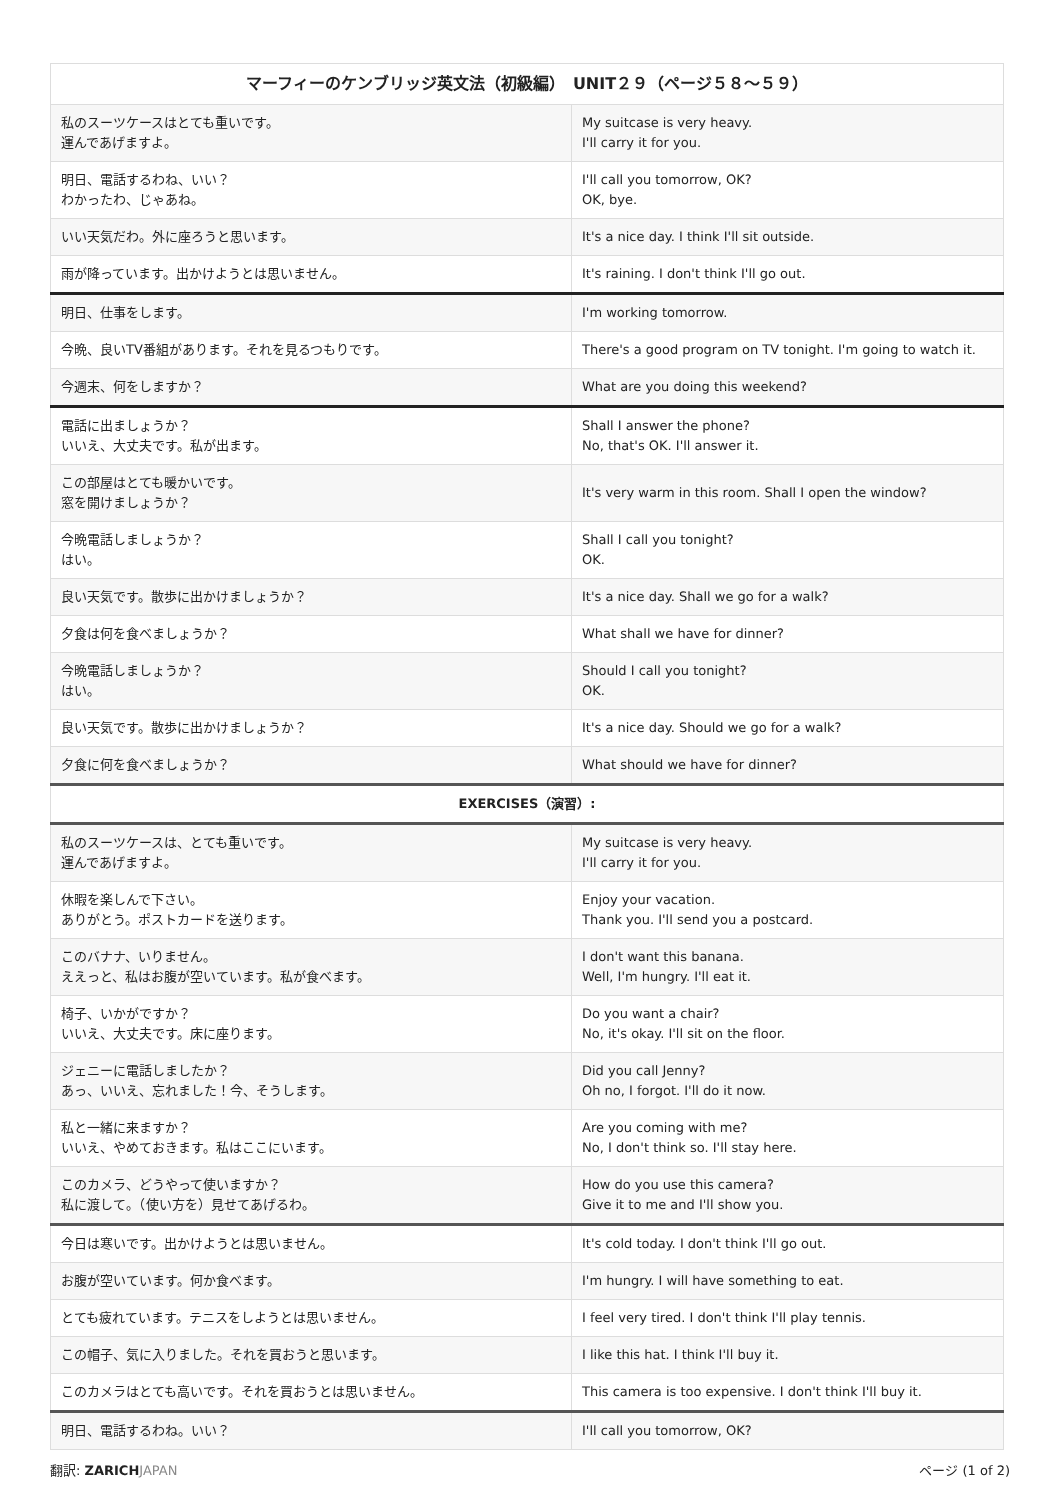| マーフィーのケンブリッジ英文法（初級編） UNIT２９（ページ５８〜５９） | |
| --- | --- |
| 私のスーツケースはとても重いです。 運んであげますよ。 | My suitcase is very heavy. I'll carry it for you. |
| 明日、電話するわね、いい？ わかったわ、じゃあね。 | I'll call you tomorrow, OK? OK, bye. |
| いい天気だわ。外に座ろうと思います。 | It's a nice day. I think I'll sit outside. |
| 雨が降っています。出かけようとは思いません。 | It's raining. I don't think I'll go out. |
| 明日、仕事をします。 | I'm working tomorrow. |
| 今晩、良いTV番組があります。それを見るつもりです。 | There's a good program on TV tonight. I'm going to watch it. |
| 今週末、何をしますか？ | What are you doing this weekend? |
| 電話に出ましょうか？ いいえ、大丈夫です。私が出ます。 | Shall I answer the phone? No, that's OK. I'll answer it. |
| この部屋はとても暖かいです。 窓を開けましょうか？ | It's very warm in this room. Shall I open the window? |
| 今晩電話しましょうか？ はい。 | Shall I call you tonight? OK. |
| 良い天気です。散歩に出かけましょうか？ | It's a nice day. Shall we go for a walk? |
| 夕食は何を食べましょうか？ | What shall we have for dinner? |
| 今晩電話しましょうか？ はい。 | Should I call you tonight? OK. |
| 良い天気です。散歩に出かけましょうか？ | It's a nice day. Should we go for a walk? |
| 夕食に何を食べましょうか？ | What should we have for dinner? |
| EXERCISES（演習）: | |
| 私のスーツケースは、とても重いです。 運んであげますよ。 | My suitcase is very heavy. I'll carry it for you. |
| 休暇を楽しんで下さい。 ありがとう。ポストカードを送ります。 | Enjoy your vacation. Thank you. I'll send you a postcard. |
| このバナナ、いりません。 ええっと、私はお腹が空いています。私が食べます。 | I don't want this banana. Well, I'm hungry. I'll eat it. |
| 椅子、いかがですか？ いいえ、大丈夫です。床に座ります。 | Do you want a chair? No, it's okay. I'll sit on the floor. |
| ジェニーに電話しましたか？ あっ、いいえ、忘れました！今、そうします。 | Did you call Jenny? Oh no, I forgot. I'll do it now. |
| 私と一緒に来ますか？ いいえ、やめておきます。私はここにいます。 | Are you coming with me? No, I don't think so. I'll stay here. |
| このカメラ、どうやって使いますか？ 私に渡して。（使い方を）見せてあげるわ。 | How do you use this camera? Give it to me and I'll show you. |
| 今日は寒いです。出かけようとは思いません。 | It's cold today. I don't think I'll go out. |
| お腹が空いています。何か食べます。 | I'm hungry. I will have something to eat. |
| とても疲れています。テニスをしようとは思いません。 | I feel very tired. I don't think I'll play tennis. |
| この帽子、気に入りました。それを買おうと思います。 | I like this hat. I think I'll buy it. |
| このカメラはとても高いです。それを買おうとは思いません。 | This camera is too expensive. I don't think I'll buy it. |
| 明日、電話するわね。いい？ | I'll call you tomorrow, OK? |
翻訳: ZARICH JAPAN ページ (1 of 2)